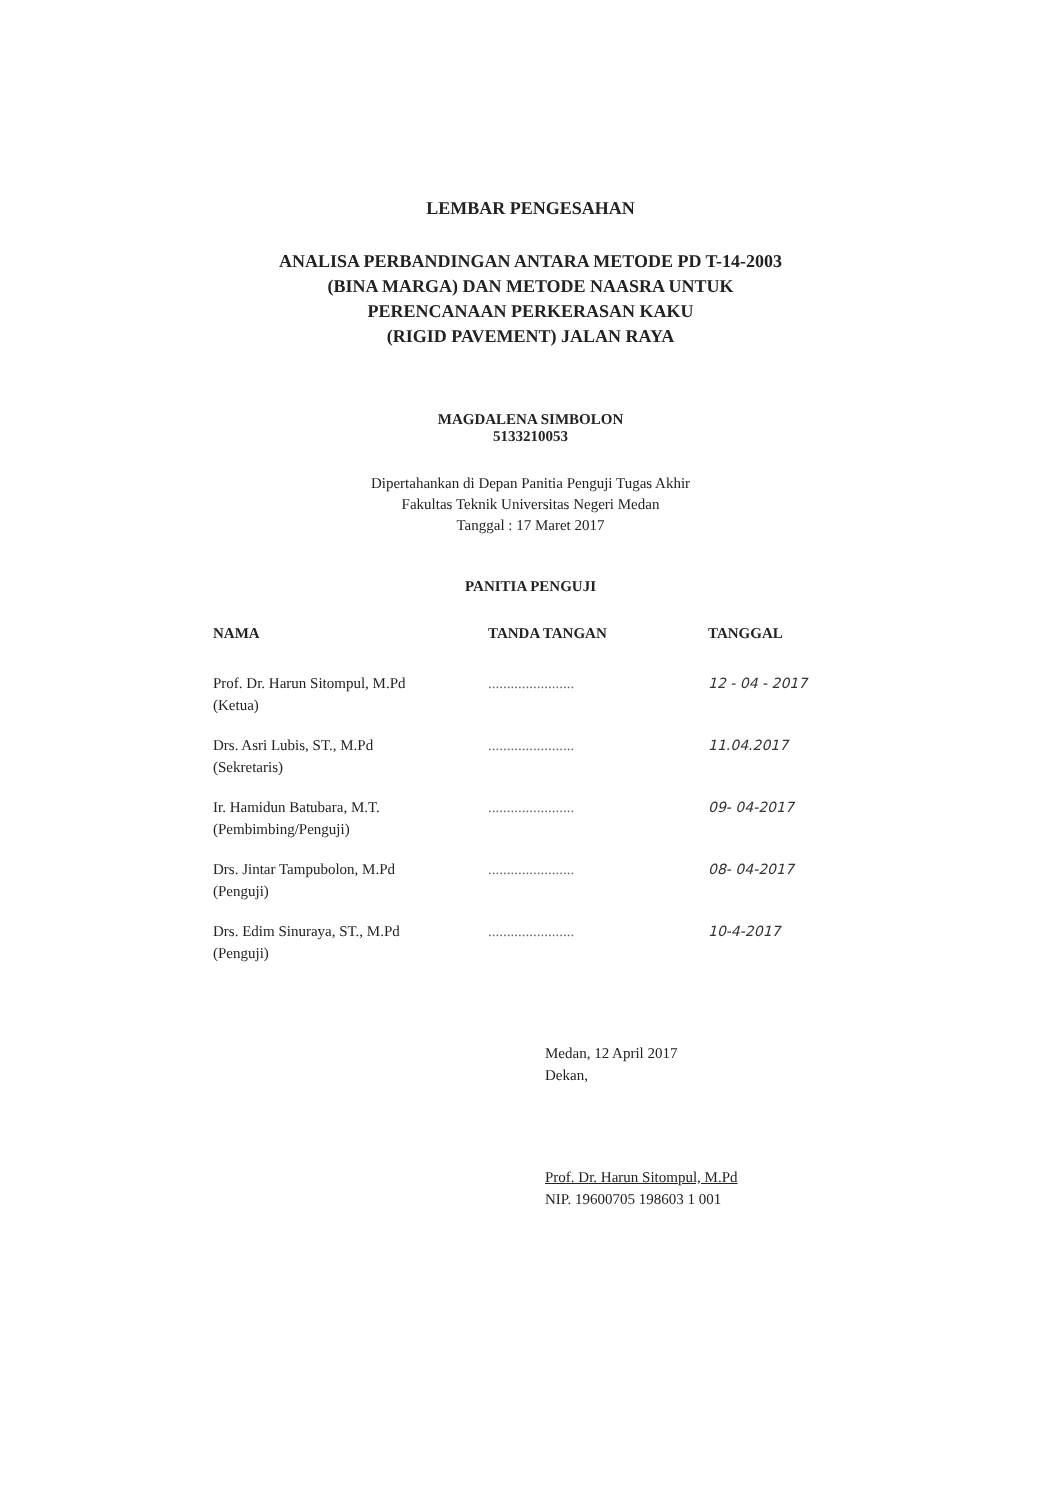LEMBAR PENGESAHAN
ANALISA PERBANDINGAN ANTARA METODE PD T-14-2003
(BINA MARGA) DAN METODE NAASRA UNTUK
PERENCANAAN PERKERASAN KAKU
(RIGID PAVEMENT) JALAN RAYA
MAGDALENA SIMBOLON
5133210053
Dipertahankan di Depan Panitia Penguji Tugas Akhir
Fakultas Teknik Universitas Negeri Medan
Tanggal : 17 Maret 2017
PANITIA PENGUJI
| NAMA | TANDA TANGAN | TANGGAL |
| --- | --- | --- |
| Prof. Dr. Harun Sitompul, M.Pd (Ketua) | ....................... | 12 - 04 - 2017 |
| Drs. Asri Lubis, ST., M.Pd (Sekretaris) | ....................... | 11.04.2017 |
| Ir. Hamidun Batubara, M.T. (Pembimbing/Penguji) | ....................... | 09- 04-2017 |
| Drs. Jintar Tampubolon, M.Pd (Penguji) | ....................... | 08- 04-2017 |
| Drs. Edim Sinuraya, ST., M.Pd (Penguji) | ....................... | 10-4-2017 |
Medan, 12 April 2017
Dekan,
Prof. Dr. Harun Sitompul, M.Pd
NIP. 19600705 198603 1 001